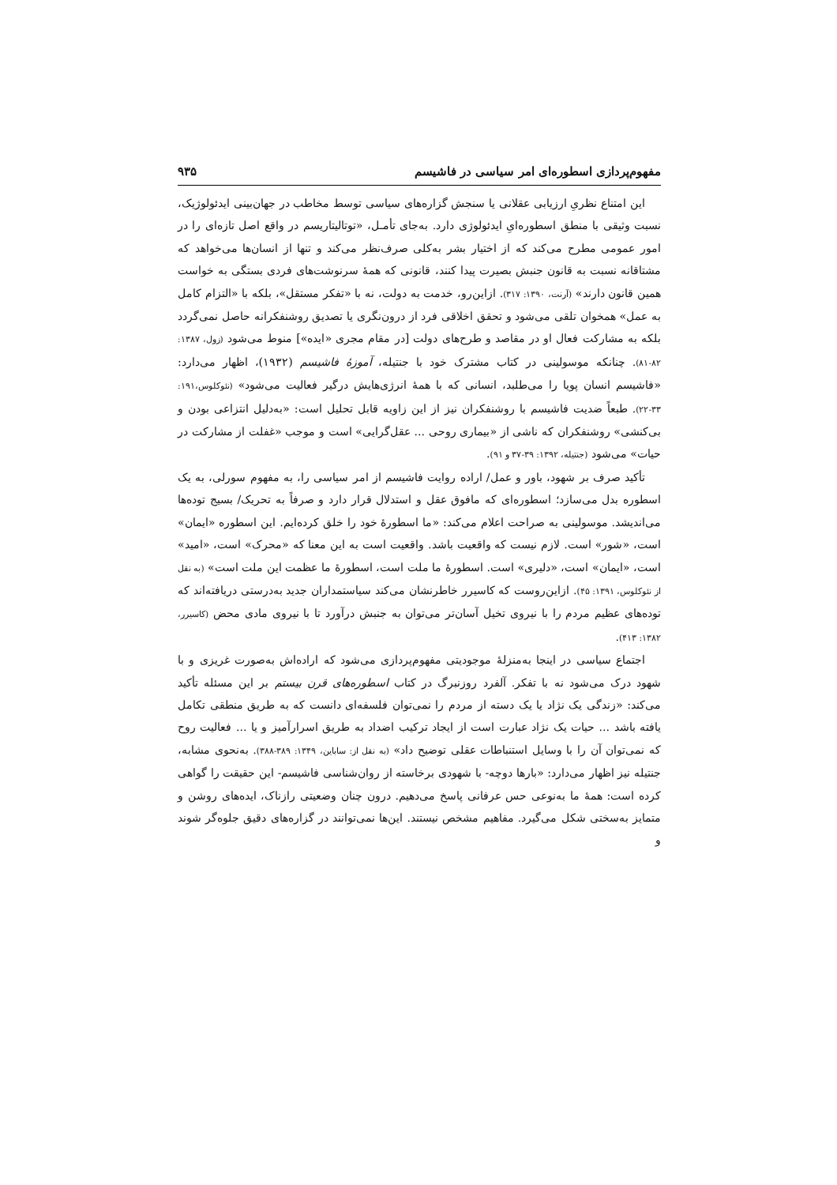مفهوم‌پردازی اسطوره‌ای امر سیاسی در فاشیسم ۹۳۵
این امتناع نظریِ ارزیابی عقلانی یا سنجش گزاره‌های سیاسی توسط مخاطب در جهان‌بینی ایدئولوژیک، نسبت وثیقی با منطق اسطوره‌ایِ ایدئولوژی دارد. به‌جای تأمـل، «توتالیتاریسم در واقع اصل تازه‌ای را در امور عمومی مطرح می‌کند که از اختیار بشر به‌کلی صرف‌نظر می‌کند و تنها از انسان‌ها می‌خواهد که مشتاقانه نسبت به قانون جنبش بصیرت پیدا کنند، قانونی که همهٔ سرنوشت‌های فردی بستگی به خواست همین قانون دارند» (آرنت، ۱۳۹۰: ۳۱۷). ازاین‌رو، خدمت به دولت، نه با «تفکر مستقل»، بلکه با «التزام کامل به عمل» همخوان تلقی می‌شود و تحقق اخلاقی فرد از درون‌نگری یا تصدیق روشنفکرانه حاصل نمی‌گردد بلکه به مشارکت فعال او در مقاصد و طرح‌های دولت [در مقام مجری «ایده»] منوط می‌شود (زول، ۱۳۸۷: ۸۲-۸۱). چنانکه موسولینی در کتاب مشترک خود با جنتیله، آموزهٔ فاشیسم (۱۹۳۲)، اظهار می‌دارد: «فاشیسم انسان پویا را می‌طلبد، انسانی که با همهٔ انرژی‌هایش درگیر فعالیت می‌شود» (نئوکلوس،۱۹۱: ۳۳-۲۲). طبعاً ضدیت فاشیسم با روشنفکران نیز از این زاویه قابل تحلیل است: «به‌دلیل انتزاعی بودن و بی‌کنشی» روشنفکران که ناشی از «بیماری روحی ... عقل‌گرایی» است و موجب «غفلت از مشارکت در حیات» می‌شود (جنتیله، ۱۳۹۲: ۳۹-۳۷ و ۹۱).
تأکید صرف بر شهود، باور و عمل/ اراده روایت فاشیسم از امر سیاسی را، به مفهوم سورلی، به یک اسطوره بدل می‌سازد؛ اسطوره‌ای که مافوق عقل و استدلال قرار دارد و صرفاً به تحریک/ بسیج توده‌ها می‌اندیشد. موسولینی به صراحت اعلام می‌کند: «ما اسطورهٔ خود را خلق کرده‌ایم. این اسطوره «ایمان» است، «شور» است. لازم نیست که واقعیت باشد. واقعیت است به این معنا که «محرک» است، «امید» است، «ایمان» است، «دلیری» است. اسطورهٔ ما ملت است، اسطورهٔ ما عظمت این ملت است» (به نقل از نئوکلوس، ۱۳۹۱: ۴۵). ازاین‌روست که کاسیرر خاطرنشان می‌کند سیاستمداران جدید به‌درستی دریافته‌اند که توده‌های عظیم مردم را با نیروی تخیل آسان‌تر می‌توان به جنبش درآورد تا با نیروی مادی محض (کاسیرر، ۱۳۸۲: ۴۱۳).
اجتماع سیاسی در اینجا به‌منزلهٔ موجودیتی مفهوم‌پردازی می‌شود که اراده‌اش به‌صورت غریزی و با شهود درک می‌شود نه با تفکر. آلفرد روزنبرگ در کتاب اسطوره‌های قرن بیستم بر این مسئله تأکید می‌کند: «زندگی یک نژاد یا یک دسته از مردم را نمی‌توان فلسفه‌ای دانست که به طریق منطقی تکامل یافته باشد ... حیات یک نژاد عبارت است از ایجاد ترکیب اضداد به طریق اسرارآمیز و یا ... فعالیت روح که نمی‌توان آن را با وسایل استنباطات عقلی توضیح داد» (به نقل از: ساباین، ۱۳۴۹: ۳۸۹-۳۸۸). به‌نحوی مشابه، جنتیله نیز اظهار می‌دارد: «بارها دوچه- با شهودی برخاسته از روان‌شناسی فاشیسم- این حقیقت را گواهی کرده است: همهٔ ما به‌نوعی حس عرفانی پاسخ می‌دهیم. درون چنان وضعیتی رازناک، ایده‌های روشن و متمایز به‌سختی شکل می‌گیرد. مفاهیم مشخص نیستند. این‌ها نمی‌توانند در گزاره‌های دقیق جلوه‌گر شوند و